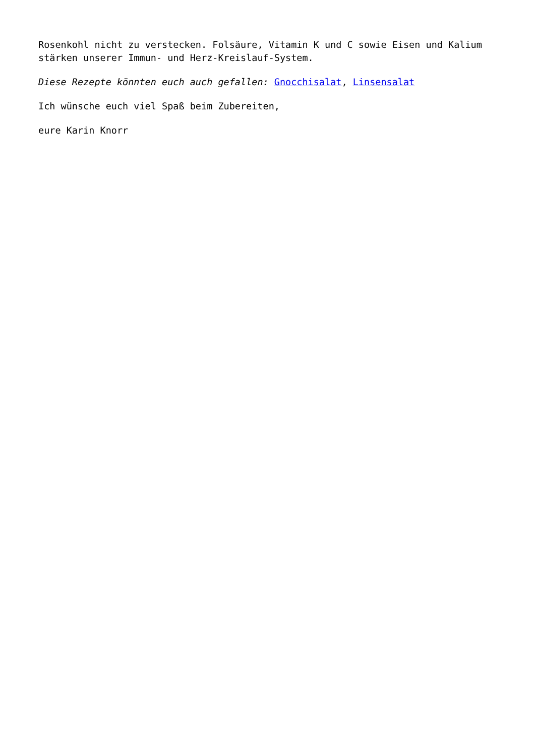Rosenkohl nicht zu verstecken. Folsäure, Vitamin K und C sowie Eisen und Kalium stärken unserer Immun- und Herz-Kreislauf-System.
Diese Rezepte könnten euch auch gefallen: Gnocchisalat, Linsensalat
Ich wünsche euch viel Spaß beim Zubereiten,
eure Karin Knorr